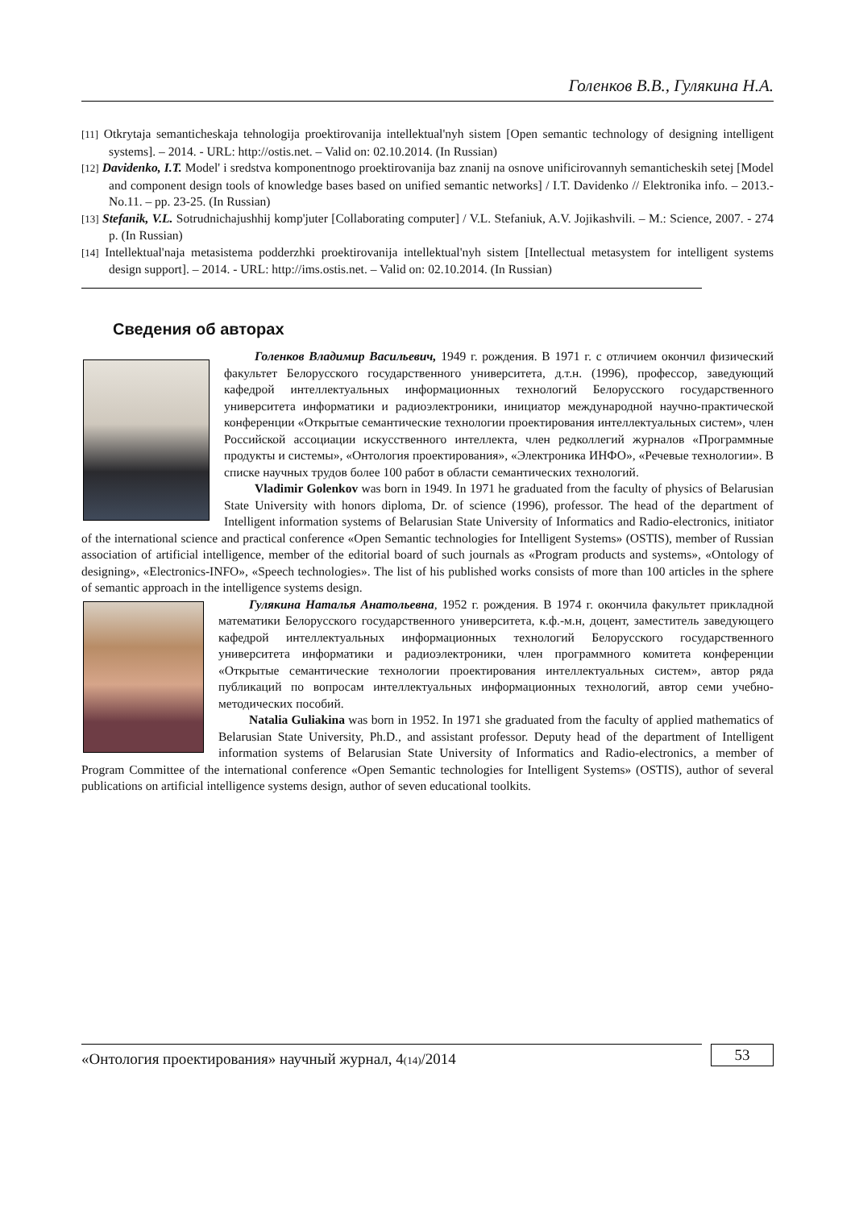Голенков В.В., Гулякина Н.А.
[11] Otkrytaja semanticheskaja tehnologija proektirovanija intellektual'nyh sistem [Open semantic technology of designing intelligent systems]. – 2014. - URL: http://ostis.net. – Valid on: 02.10.2014. (In Russian)
[12] Davidenko, I.T. Model' i sredstva komponentnogo proektirovanija baz znanij na osnove unificirovannyh semanticheskih setej [Model and component design tools of knowledge bases based on unified semantic networks] / I.T. Davidenko // Elektronika info. – 2013.- No.11. – pp. 23-25. (In Russian)
[13] Stefanik, V.L. Sotrudnichajushhij komp'juter [Collaborating computer] / V.L. Stefaniuk, A.V. Jojikashvili. – M.: Science, 2007. - 274 p. (In Russian)
[14] Intellektual'naja metasistema podderzhki proektirovanija intellektual'nyh sistem [Intellectual metasystem for intelligent systems design support]. – 2014. - URL: http://ims.ostis.net. – Valid on: 02.10.2014. (In Russian)
Сведения об авторах
Голенков Владимир Васильевич, 1949 г. рождения. В 1971 г. с отличием окончил физический факультет Белорусского государственного университета, д.т.н. (1996), профессор, заведующий кафедрой интеллектуальных информационных технологий Белорусского государственного университета информатики и радиоэлектроники, инициатор международной научно-практической конференции «Открытые семантические технологии проектирования интеллектуальных систем», член Российской ассоциации искусственного интеллекта, член редколлегий журналов «Программные продукты и системы», «Онтология проектирования», «Электроника ИНФО», «Речевые технологии». В списке научных трудов более 100 работ в области семантических технологий.
Vladimir Golenkov was born in 1949. In 1971 he graduated from the faculty of physics of Belarusian State University with honors diploma, Dr. of science (1996), professor. The head of the department of Intelligent information systems of Belarusian State University of Informatics and Radio-electronics, initiator of the international science and practical conference «Open Semantic technologies for Intelligent Systems» (OSTIS), member of Russian association of artificial intelligence, member of the editorial board of such journals as «Program products and systems», «Ontology of designing», «Electronics-INFO», «Speech technologies». The list of his published works consists of more than 100 articles in the sphere of semantic approach in the intelligence systems design.
Гулякина Наталья Анатольевна, 1952 г. рождения. В 1974 г. окончила факультет прикладной математики Белорусского государственного университета, к.ф.-м.н, доцент, заместитель заведующего кафедрой интеллектуальных информационных технологий Белорусского государственного университета информатики и радиоэлектроники, член программного комитета конференции «Открытые семантические технологии проектирования интеллектуальных систем», автор ряда публикаций по вопросам интеллектуальных информационных технологий, автор семи учебно-методических пособий.
Natalia Guliakina was born in 1952. In 1971 she graduated from the faculty of applied mathematics of Belarusian State University, Ph.D., and assistant professor. Deputy head of the department of Intelligent information systems of Belarusian State University of Informatics and Radio-electronics, a member of Program Committee of the international conference «Open Semantic technologies for Intelligent Systems» (OSTIS), author of several publications on artificial intelligence systems design, author of seven educational toolkits.
«Онтология проектирования» научный журнал, 4(14)/2014
53